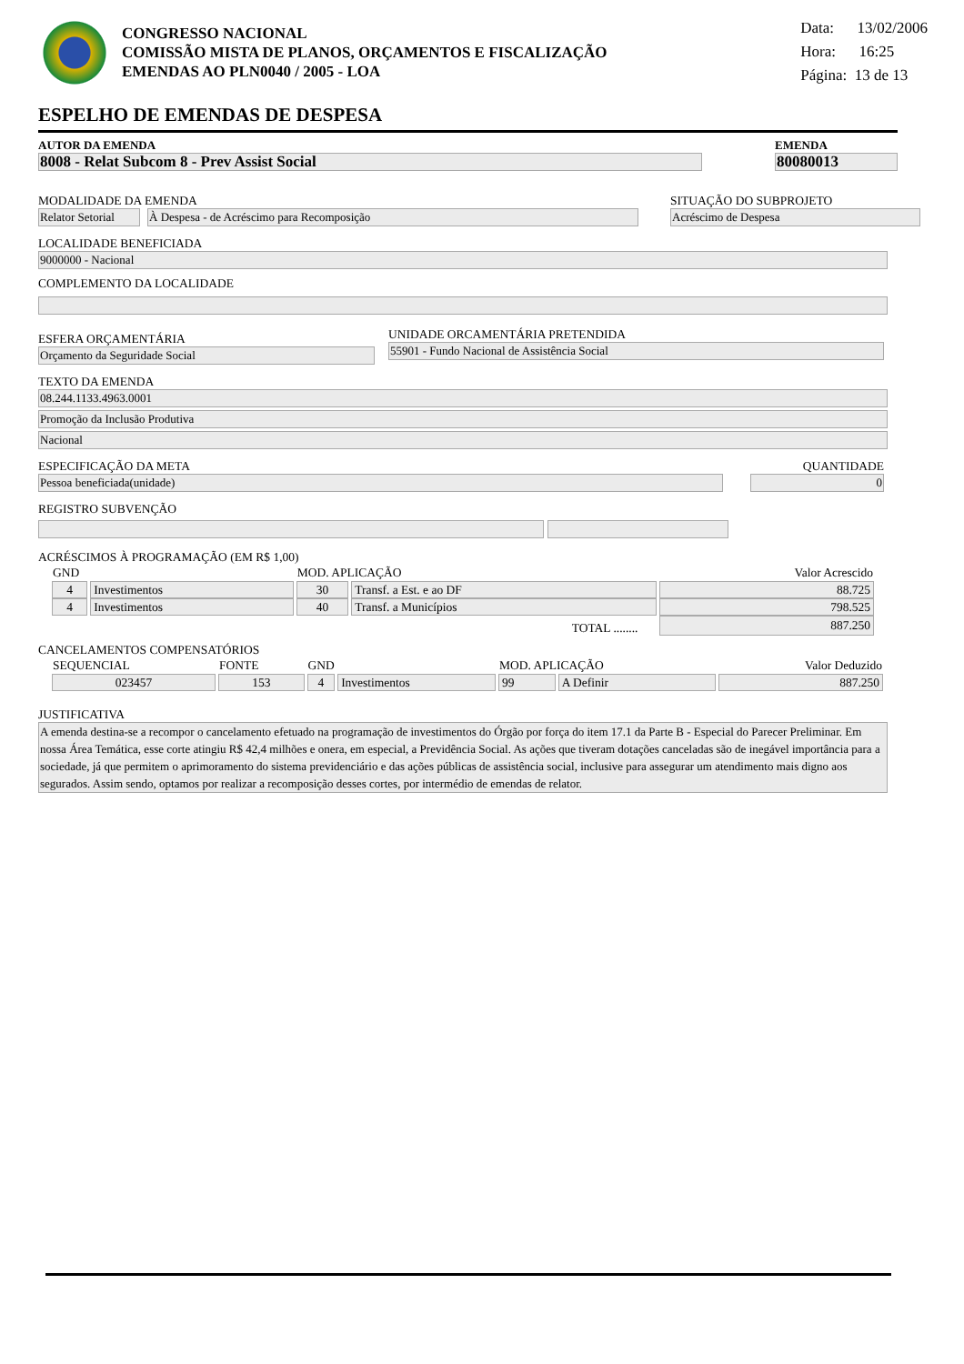CONGRESSO NACIONAL
COMISSÃO MISTA DE PLANOS, ORÇAMENTOS E FISCALIZAÇÃO
EMENDAS AO PLN0040 / 2005 - LOA
Data: 13/02/2006
Hora: 16:25
Página: 13 de 13
ESPELHO DE EMENDAS DE DESPESA
AUTOR DA EMENDA
8008 - Relat Subcom 8 - Prev Assist Social
EMENDA
80080013
MODALIDADE DA EMENDA
Relator Setorial
À Despesa - de Acréscimo para Recomposição
SITUAÇÃO DO SUBPROJETO
Acréscimo de Despesa
LOCALIDADE BENEFICIADA
9000000 - Nacional
COMPLEMENTO DA LOCALIDADE
ESFERA ORÇAMENTÁRIA
Orçamento da Seguridade Social
UNIDADE ORCAMENTÁRIA PRETENDIDA
55901 - Fundo Nacional de Assistência Social
TEXTO DA EMENDA
08.244.1133.4963.0001
Promoção da Inclusão Produtiva
Nacional
ESPECIFICAÇÃO DA META
Pessoa beneficiada(unidade)
QUANTIDADE
0
REGISTRO SUBVENÇÃO
ACRÉSCIMOS À PROGRAMAÇÃO (EM R$ 1,00)
| GND | | MOD. APLICAÇÃO | | Valor Acrescido |
| 4 | Investimentos | 30 | Transf. a Est. e ao DF | 88.725 |
| 4 | Investimentos | 40 | Transf. a Municípios | 798.525 |
| TOTAL ........ | | | | 887.250 |
CANCELAMENTOS COMPENSATÓRIOS
| SEQUENCIAL | FONTE | GND | | MOD. APLICAÇÃO | | Valor Deduzido |
| 023457 | 153 | 4 | Investimentos | 99 | A Definir | 887.250 |
JUSTIFICATIVA
A emenda destina-se a recompor o cancelamento efetuado na programação de investimentos do Órgão por força do item 17.1 da Parte B - Especial do Parecer Preliminar. Em nossa Área Temática, esse corte atingiu R$ 42,4 milhões e onera, em especial, a Previdência Social. As ações que tiveram dotações canceladas são de inegável importância para a sociedade, já que permitem o aprimoramento do sistema previdenciário e das ações públicas de assistência social, inclusive para assegurar um atendimento mais digno aos segurados. Assim sendo, optamos por realizar a recomposição desses cortes, por intermédio de emendas de relator.